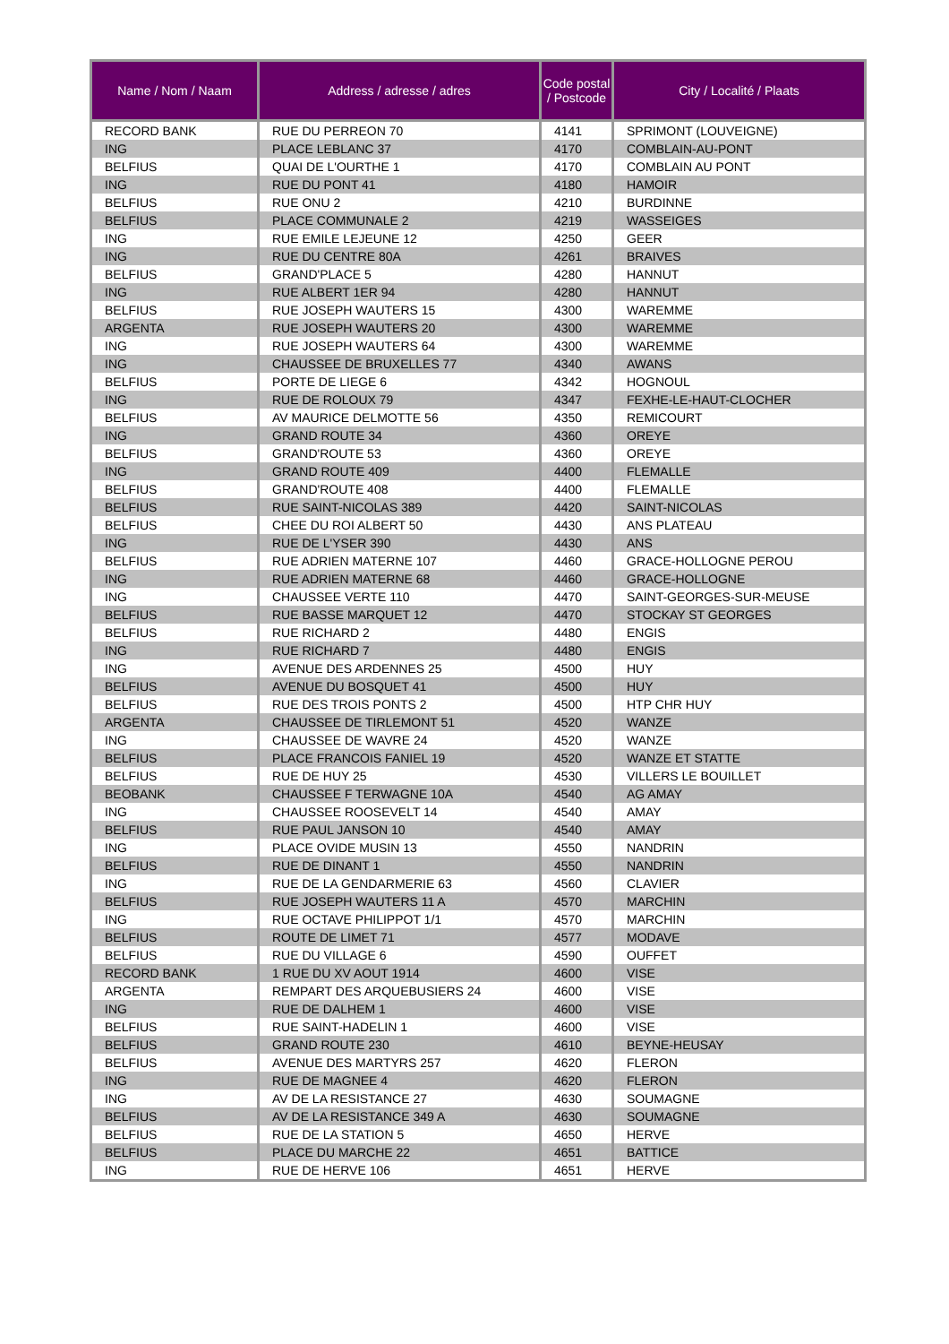| Name / Nom / Naam | Address / adresse / adres | Code postal / Postcode | City / Localité / Plaats |
| --- | --- | --- | --- |
| RECORD BANK | RUE DU PERREON 70 | 4141 | SPRIMONT (LOUVEIGNE) |
| ING | PLACE LEBLANC 37 | 4170 | COMBLAIN-AU-PONT |
| BELFIUS | QUAI DE L'OURTHE 1 | 4170 | COMBLAIN AU PONT |
| ING | RUE DU PONT 41 | 4180 | HAMOIR |
| BELFIUS | RUE ONU 2 | 4210 | BURDINNE |
| BELFIUS | PLACE COMMUNALE 2 | 4219 | WASSEIGES |
| ING | RUE EMILE LEJEUNE 12 | 4250 | GEER |
| ING | RUE DU CENTRE 80A | 4261 | BRAIVES |
| BELFIUS | GRAND'PLACE 5 | 4280 | HANNUT |
| ING | RUE ALBERT 1ER 94 | 4280 | HANNUT |
| BELFIUS | RUE JOSEPH WAUTERS 15 | 4300 | WAREMME |
| ARGENTA | RUE JOSEPH WAUTERS 20 | 4300 | WAREMME |
| ING | RUE JOSEPH WAUTERS 64 | 4300 | WAREMME |
| ING | CHAUSSEE DE BRUXELLES 77 | 4340 | AWANS |
| BELFIUS | PORTE DE LIEGE 6 | 4342 | HOGNOUL |
| ING | RUE DE ROLOUX 79 | 4347 | FEXHE-LE-HAUT-CLOCHER |
| BELFIUS | AV MAURICE DELMOTTE 56 | 4350 | REMICOURT |
| ING | GRAND ROUTE 34 | 4360 | OREYE |
| BELFIUS | GRAND'ROUTE 53 | 4360 | OREYE |
| ING | GRAND ROUTE 409 | 4400 | FLEMALLE |
| BELFIUS | GRAND'ROUTE 408 | 4400 | FLEMALLE |
| BELFIUS | RUE SAINT-NICOLAS 389 | 4420 | SAINT-NICOLAS |
| BELFIUS | CHEE DU ROI ALBERT 50 | 4430 | ANS PLATEAU |
| ING | RUE DE L'YSER 390 | 4430 | ANS |
| BELFIUS | RUE ADRIEN MATERNE 107 | 4460 | GRACE-HOLLOGNE PEROU |
| ING | RUE ADRIEN MATERNE 68 | 4460 | GRACE-HOLLOGNE |
| ING | CHAUSSEE VERTE 110 | 4470 | SAINT-GEORGES-SUR-MEUSE |
| BELFIUS | RUE BASSE MARQUET 12 | 4470 | STOCKAY ST GEORGES |
| BELFIUS | RUE RICHARD 2 | 4480 | ENGIS |
| ING | RUE RICHARD 7 | 4480 | ENGIS |
| ING | AVENUE DES ARDENNES 25 | 4500 | HUY |
| BELFIUS | AVENUE DU BOSQUET 41 | 4500 | HUY |
| BELFIUS | RUE DES TROIS PONTS 2 | 4500 | HTP CHR HUY |
| ARGENTA | CHAUSSEE DE TIRLEMONT 51 | 4520 | WANZE |
| ING | CHAUSSEE DE WAVRE 24 | 4520 | WANZE |
| BELFIUS | PLACE FRANCOIS FANIEL 19 | 4520 | WANZE ET STATTE |
| BELFIUS | RUE DE HUY 25 | 4530 | VILLERS LE BOUILLET |
| BEOBANK | CHAUSSEE F TERWAGNE 10A | 4540 | AG AMAY |
| ING | CHAUSSEE ROOSEVELT 14 | 4540 | AMAY |
| BELFIUS | RUE PAUL JANSON 10 | 4540 | AMAY |
| ING | PLACE OVIDE MUSIN 13 | 4550 | NANDRIN |
| BELFIUS | RUE DE DINANT 1 | 4550 | NANDRIN |
| ING | RUE DE LA GENDARMERIE 63 | 4560 | CLAVIER |
| BELFIUS | RUE JOSEPH WAUTERS 11 A | 4570 | MARCHIN |
| ING | RUE OCTAVE PHILIPPOT 1/1 | 4570 | MARCHIN |
| BELFIUS | ROUTE DE LIMET 71 | 4577 | MODAVE |
| BELFIUS | RUE DU VILLAGE 6 | 4590 | OUFFET |
| RECORD BANK | 1 RUE DU XV AOUT 1914 | 4600 | VISE |
| ARGENTA | REMPART DES ARQUEBUSIERS 24 | 4600 | VISE |
| ING | RUE DE DALHEM 1 | 4600 | VISE |
| BELFIUS | RUE SAINT-HADELIN 1 | 4600 | VISE |
| BELFIUS | GRAND ROUTE 230 | 4610 | BEYNE-HEUSAY |
| BELFIUS | AVENUE DES MARTYRS 257 | 4620 | FLERON |
| ING | RUE DE MAGNEE 4 | 4620 | FLERON |
| ING | AV DE LA RESISTANCE 27 | 4630 | SOUMAGNE |
| BELFIUS | AV DE LA RESISTANCE 349 A | 4630 | SOUMAGNE |
| BELFIUS | RUE DE LA STATION 5 | 4650 | HERVE |
| BELFIUS | PLACE DU MARCHE 22 | 4651 | BATTICE |
| ING | RUE DE HERVE 106 | 4651 | HERVE |